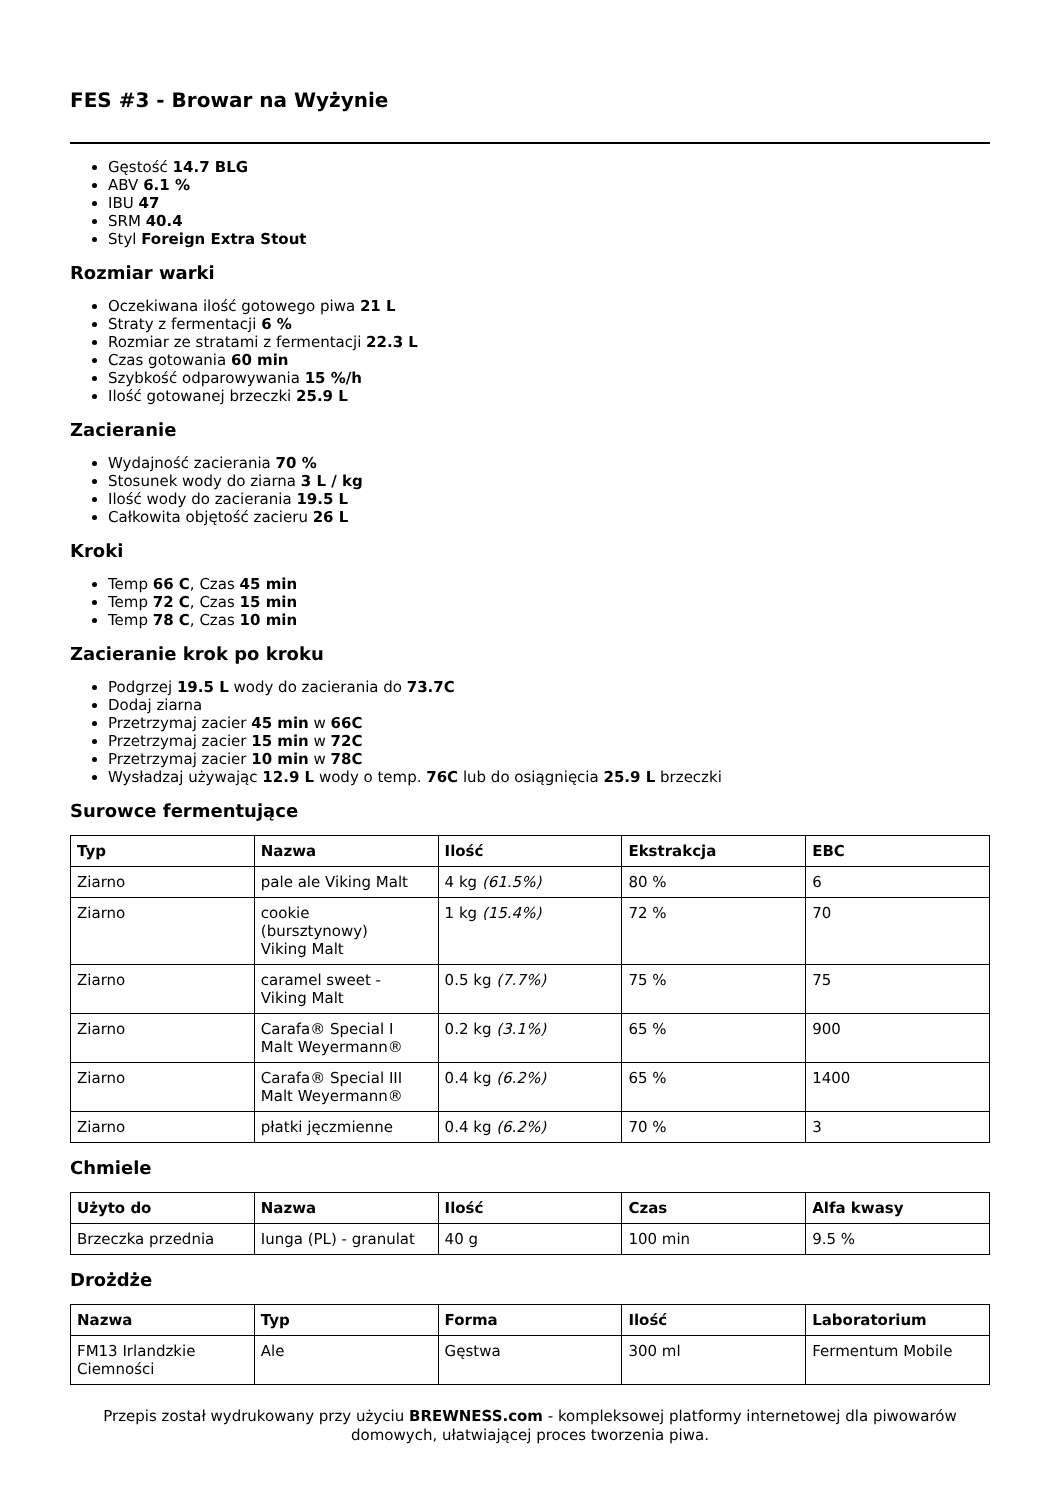FES #3 - Browar na Wyżynie
Gęstość 14.7 BLG
ABV 6.1 %
IBU 47
SRM 40.4
Styl Foreign Extra Stout
Rozmiar warki
Oczekiwana ilość gotowego piwa 21 L
Straty z fermentacji 6 %
Rozmiar ze stratami z fermentacji 22.3 L
Czas gotowania 60 min
Szybkość odparowywania 15 %/h
Ilość gotowanej brzeczki 25.9 L
Zacieranie
Wydajność zacierania 70 %
Stosunek wody do ziarna 3 L / kg
Ilość wody do zacierania 19.5 L
Całkowita objętość zacieru 26 L
Kroki
Temp 66 C, Czas 45 min
Temp 72 C, Czas 15 min
Temp 78 C, Czas 10 min
Zacieranie krok po kroku
Podgrzej 19.5 L wody do zacierania do 73.7C
Dodaj ziarna
Przetrzymaj zacier 45 min w 66C
Przetrzymaj zacier 15 min w 72C
Przetrzymaj zacier 10 min w 78C
Wysładzaj używając 12.9 L wody o temp. 76C lub do osiągnięcia 25.9 L brzeczki
Surowce fermentujące
| Typ | Nazwa | Ilość | Ekstrakcja | EBC |
| --- | --- | --- | --- | --- |
| Ziarno | pale ale Viking Malt | 4 kg (61.5%) | 80 % | 6 |
| Ziarno | cookie (bursztynowy) Viking Malt | 1 kg (15.4%) | 72 % | 70 |
| Ziarno | caramel sweet - Viking Malt | 0.5 kg (7.7%) | 75 % | 75 |
| Ziarno | Carafa® Special I Malt Weyermann® | 0.2 kg (3.1%) | 65 % | 900 |
| Ziarno | Carafa® Special III Malt Weyermann® | 0.4 kg (6.2%) | 65 % | 1400 |
| Ziarno | płatki jęczmienne | 0.4 kg (6.2%) | 70 % | 3 |
Chmiele
| Użyto do | Nazwa | Ilość | Czas | Alfa kwasy |
| --- | --- | --- | --- | --- |
| Brzeczka przednia | Iunga (PL) - granulat | 40 g | 100 min | 9.5 % |
Drożdże
| Nazwa | Typ | Forma | Ilość | Laboratorium |
| --- | --- | --- | --- | --- |
| FM13 Irlandzkie Ciemności | Ale | Gęstwa | 300 ml | Fermentum Mobile |
Przepis został wydrukowany przy użyciu BREWNESS.com - kompleksowej platformy internetowej dla piwowarów domowych, ułatwiającej proces tworzenia piwa.